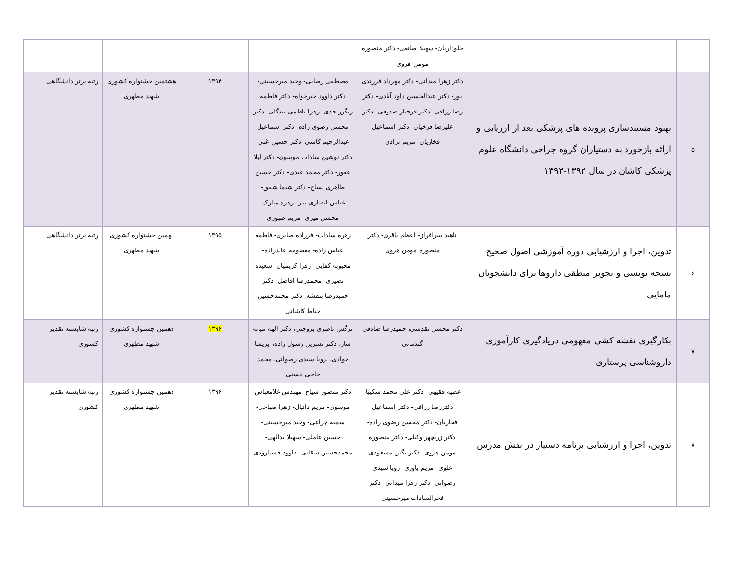| | | جلوداریان- سهیلا صانعی- دکتر منصوره مومن هروی | | | | |
| ۵ | بهبود مستندسازی پرونده های پزشکی بعد از ارزیابی و ارائه بازخورد به دستیاران گروه جراحی دانشگاه علوم پزشکی کاشان در سال ۱۳۹۲-۱۳۹۳ | دکتر زهرا میدانی- دکتر مهرداد فرزندی پور- دکتر عبدالحسین داود آبادی- دکتر رضا رزاقی- دکتر فرحناز صدوقی- دکتر علیرضا فرخیان- دکتر اسماعیل فخاریان- مریم نزادی | مصطفی رضایی- وحید میرحسینی- دکتر داوود خیرخواه- دکتر فاطمه رنگرز جدی- زهرا ناظمی بیدگلی- دکتر محسن رضوی زاده- دکتر اسماعیل عبدالرحیم کاشی- دکتر حسین غنی- دکتر نوشین سادات موسوی- دکتر لیلا غفور- دکتر محمد عیدی- دکتر حسین طاهری نساج- دکتر شیما شفق- عباس انصاری تبار- زهره مبارک- محسن میری- مریم صبوری | ۱۳۹۴ | هشتمین جشنواره کشوری شهید مطهری | رتبه برتر دانشگاهی |
| ۶ | تدوین، اجرا و ارزشیابی دوره آموزشی اصول صحیح نسخه نویسی و تجویز منطقی داروها برای دانشجویان مامایی | ناهید سرافراز- اعظم باقری- دکتر منصوره مومن هروی | زهره سادات- فرزاده صابری- فاطمه عباس زاده- معصومه عابدزاده- محبوبه کفایی- زهرا کریمیان- سعیده نصیری- محمدرضا افاضل- دکتر حمیدرضا بنفشه- دکتر محمدحسین خیاط کاشانی | ۱۳۹۵ | نهمین جشنواره کشوری شهید مطهری | رتبه برتر دانشگاهی |
| ۷ | بکارگیری نقشه کشی مفهومی دریادگیری کارآموزی داروشناسی پرستاری | دکتر محسن تقدسی، حمیدرضا صادقی گندمانی | نرگس ناصری بروجنی، دکتر الهه میانه ساز، دکتر نسرین رسول زاده، پریسا جوادی، ،رویا سیدی رضوانی، محمد حاجی حسنی | ۱۳۹۶ | دهمین جشنواره کشوری شهید مطهری | رتبه شایسته تقدیر کشوری |
| ۸ | تدوین، اجرا و ارزشیابی برنامه دستیار در نقش مدرس | عطیه فقیهی- دکتر علی محمد شکیبا- دکتررضا رزاقی- دکتر اسماعیل فخاریان- دکتر محسن رضوی زاده- دکتر زریچهر وکیلی- دکتر منصوره مومن هروی- دکتر نگین مسعودی علوی- مریم یاوری- رویا سیدی رضوانی- دکتر زهرا میدانی- دکتر فخرالسادات میرحسینی | دکتر منصور سیاح- مهندس غلامعباس موسوی- مریم دانیال- زهرا صباحی- سمیه چراغی- وحید میرحسینی- حسین عاملی- سهیلا یدالهی- محمدحسین سقایی- داوود حسنارودی | ۱۳۹۶ | دهمین جشنواره کشوری شهید مطهری | رتبه شایسته تقدیر کشوری |